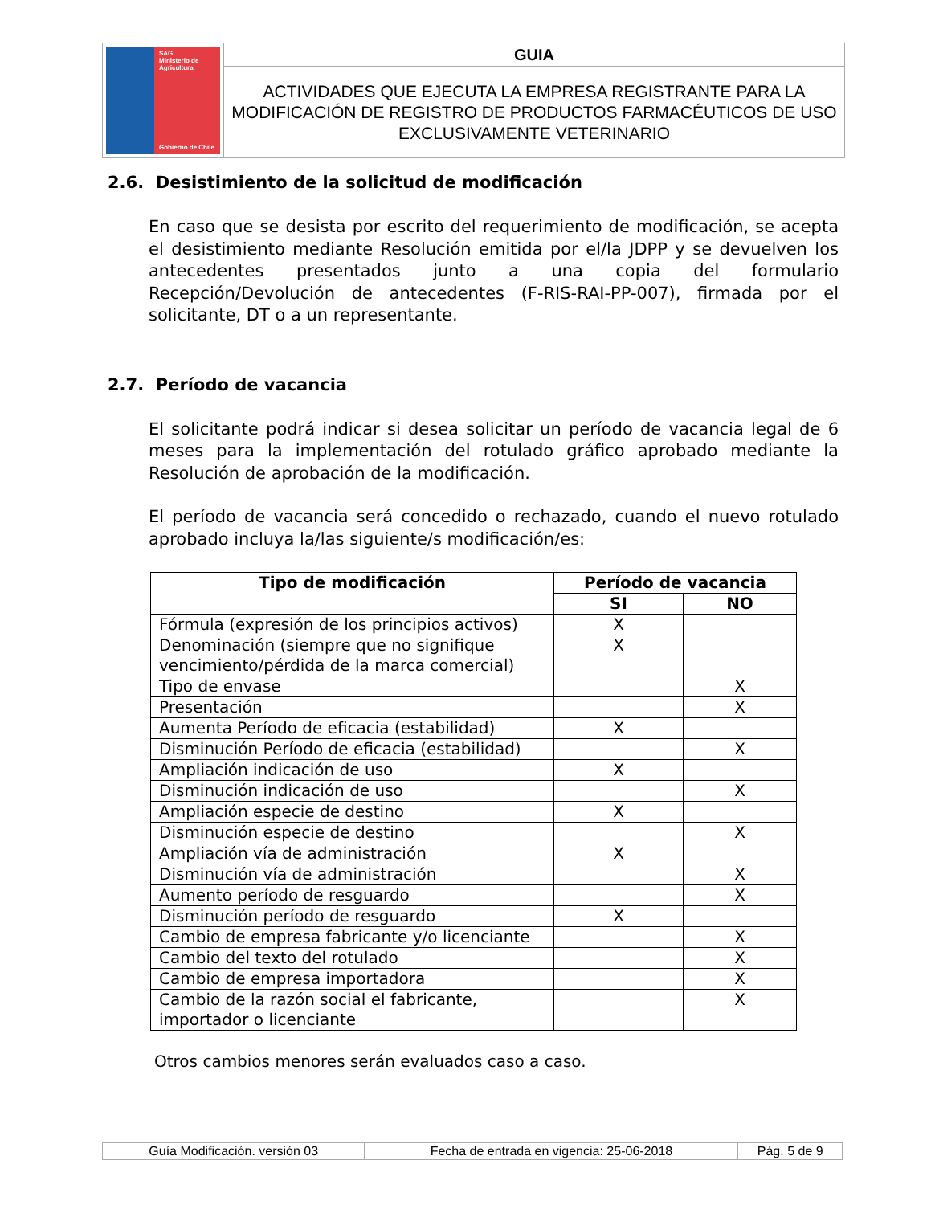| SAG Ministerio de Agricultura Gobierno de Chile | GUIA |
| | ACTIVIDADES QUE EJECUTA LA EMPRESA REGISTRANTE PARA LA MODIFICACIÓN DE REGISTRO DE PRODUCTOS FARMACÉUTICOS DE USO EXCLUSIVAMENTE VETERINARIO |
2.6. Desistimiento de la solicitud de modificación
En caso que se desista por escrito del requerimiento de modificación, se acepta el desistimiento mediante Resolución emitida por el/la JDPP y se devuelven los antecedentes presentados junto a una copia del formulario Recepción/Devolución de antecedentes (F-RIS-RAI-PP-007), firmada por el solicitante, DT o a un representante.
2.7. Período de vacancia
El solicitante podrá indicar si desea solicitar un período de vacancia legal de 6 meses para la implementación del rotulado gráfico aprobado mediante la Resolución de aprobación de la modificación.
El período de vacancia será concedido o rechazado, cuando el nuevo rotulado aprobado incluya la/las siguiente/s modificación/es:
| Tipo de modificación | Período de vacancia | |
| --- | --- | --- |
| | SI | NO |
| Fórmula (expresión de los principios activos) | X | |
| Denominación (siempre que no signifique vencimiento/pérdida de la marca comercial) | X | |
| Tipo de envase | | X |
| Presentación | | X |
| Aumenta Período de eficacia (estabilidad) | X | |
| Disminución Período de eficacia (estabilidad) | | X |
| Ampliación indicación de uso | X | |
| Disminución indicación de uso | | X |
| Ampliación especie de destino | X | |
| Disminución especie de destino | | X |
| Ampliación vía de administración | X | |
| Disminución vía de administración | | X |
| Aumento período de resguardo | | X |
| Disminución período de resguardo | X | |
| Cambio de empresa fabricante y/o licenciante | | X |
| Cambio del texto del rotulado | | X |
| Cambio de empresa importadora | | X |
| Cambio de la razón social el fabricante, importador o licenciante | | X |
Otros cambios menores serán evaluados caso a caso.
| Guía Modificación. versión 03 | Fecha de entrada en vigencia: 25-06-2018 | Pág. 5 de 9 |